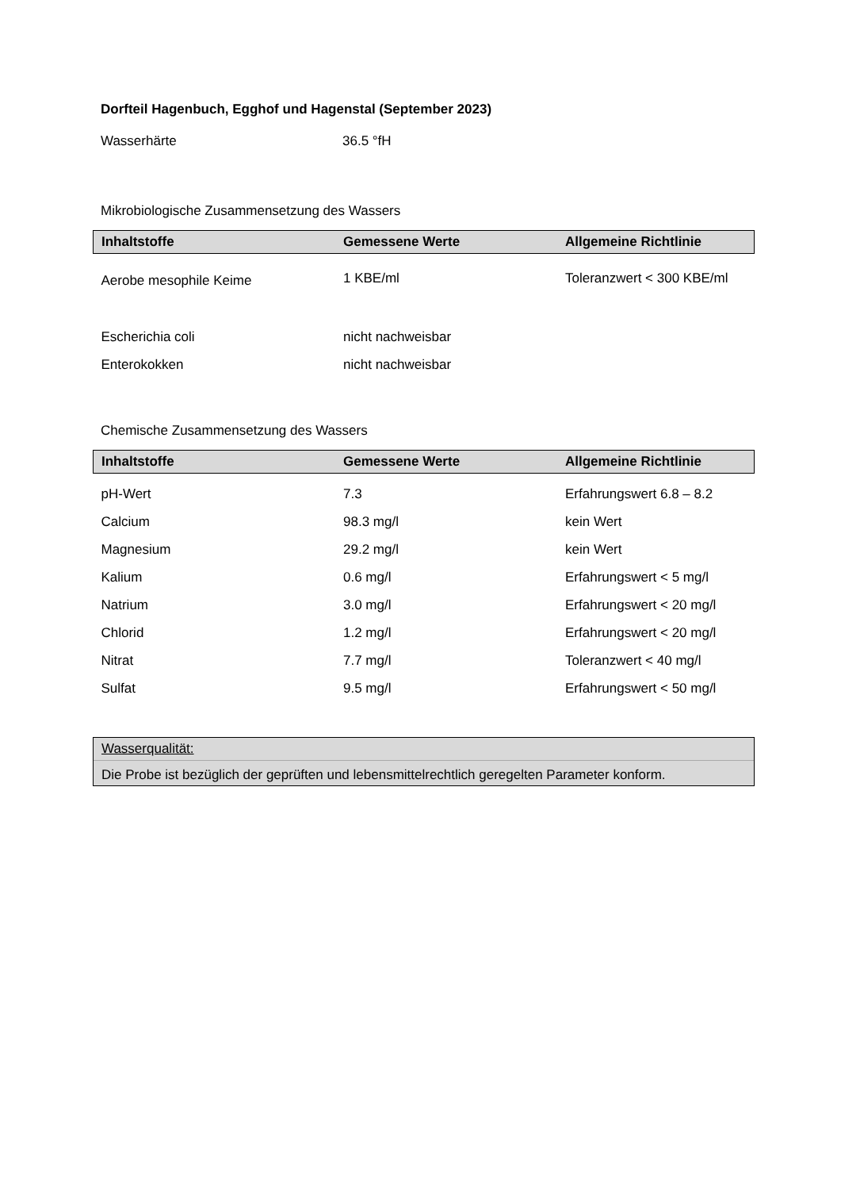Dorfteil Hagenbuch, Egghof und Hagenstal (September 2023)
Wasserhärte 36.5 °fH
Mikrobiologische Zusammensetzung des Wassers
| Inhaltstoffe | Gemessene Werte | Allgemeine Richtlinie |
| --- | --- | --- |
| Aerobe mesophile Keime | 1 KBE/ml | Toleranzwert < 300 KBE/ml |
| Escherichia coli | nicht nachweisbar | |
| Enterokokken | nicht nachweisbar | |
Chemische Zusammensetzung des Wassers
| Inhaltstoffe | Gemessene Werte | Allgemeine Richtlinie |
| --- | --- | --- |
| pH-Wert | 7.3 | Erfahrungswert 6.8 – 8.2 |
| Calcium | 98.3 mg/l | kein Wert |
| Magnesium | 29.2 mg/l | kein Wert |
| Kalium | 0.6 mg/l | Erfahrungswert < 5 mg/l |
| Natrium | 3.0 mg/l | Erfahrungswert < 20 mg/l |
| Chlorid | 1.2 mg/l | Erfahrungswert < 20 mg/l |
| Nitrat | 7.7 mg/l | Toleranzwert < 40 mg/l |
| Sulfat | 9.5 mg/l | Erfahrungswert < 50 mg/l |
Wasserqualität:
Die Probe ist bezüglich der geprüften und lebensmittelrechtlich geregelten Parameter konform.